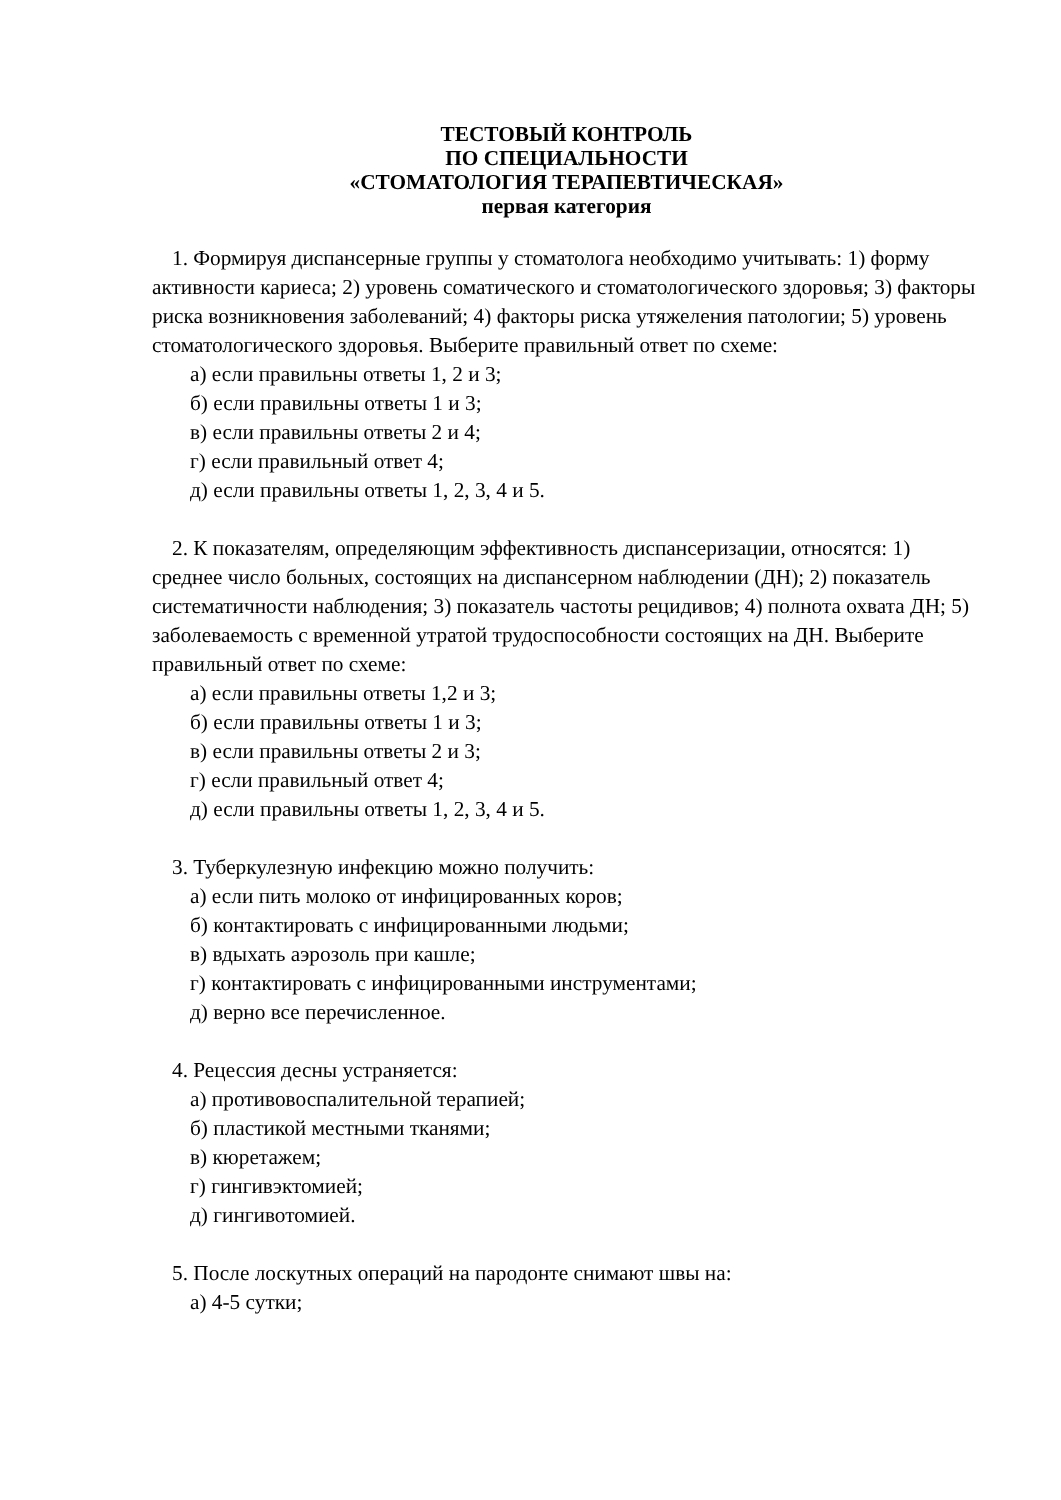ТЕСТОВЫЙ КОНТРОЛЬ
ПО СПЕЦИАЛЬНОСТИ
«СТОМАТОЛОГИЯ ТЕРАПЕВТИЧЕСКАЯ»
первая категория
1. Формируя диспансерные группы у стоматолога необходимо учитывать: 1) форму активности кариеса; 2) уровень соматического и стоматологического здоровья; 3) факторы риска возникновения заболеваний; 4) факторы риска утяжеления патологии; 5) уровень стоматологического здоровья. Выберите правильный ответ по схеме:
а) если правильны ответы 1, 2 и 3;
б) если правильны ответы 1 и 3;
в) если правильны ответы 2 и 4;
г) если правильный ответ 4;
д) если правильны ответы 1, 2, 3, 4 и 5.
2. К показателям, определяющим эффективность диспансеризации, относятся: 1) среднее число больных, состоящих на диспансерном наблюдении (ДН); 2) показатель систематичности наблюдения; 3) показатель частоты рецидивов; 4) полнота охвата ДН; 5) заболеваемость с временной утратой трудоспособности состоящих на ДН. Выберите правильный ответ по схеме:
а) если правильны ответы 1,2 и 3;
б) если правильны ответы 1 и 3;
в) если правильны ответы 2 и 3;
г) если правильный ответ 4;
д) если правильны ответы 1, 2, 3, 4 и 5.
3. Туберкулезную инфекцию можно получить:
а) если пить молоко от инфицированных коров;
б) контактировать с инфицированными людьми;
в) вдыхать аэрозоль при кашле;
г) контактировать с инфицированными инструментами;
д) верно все перечисленное.
4. Рецессия десны устраняется:
а) противовоспалительной терапией;
б) пластикой местными тканями;
в) кюретажем;
г) гингивэктомией;
д) гингивотомией.
5. После лоскутных операций на пародонте снимают швы на:
а) 4-5 сутки;